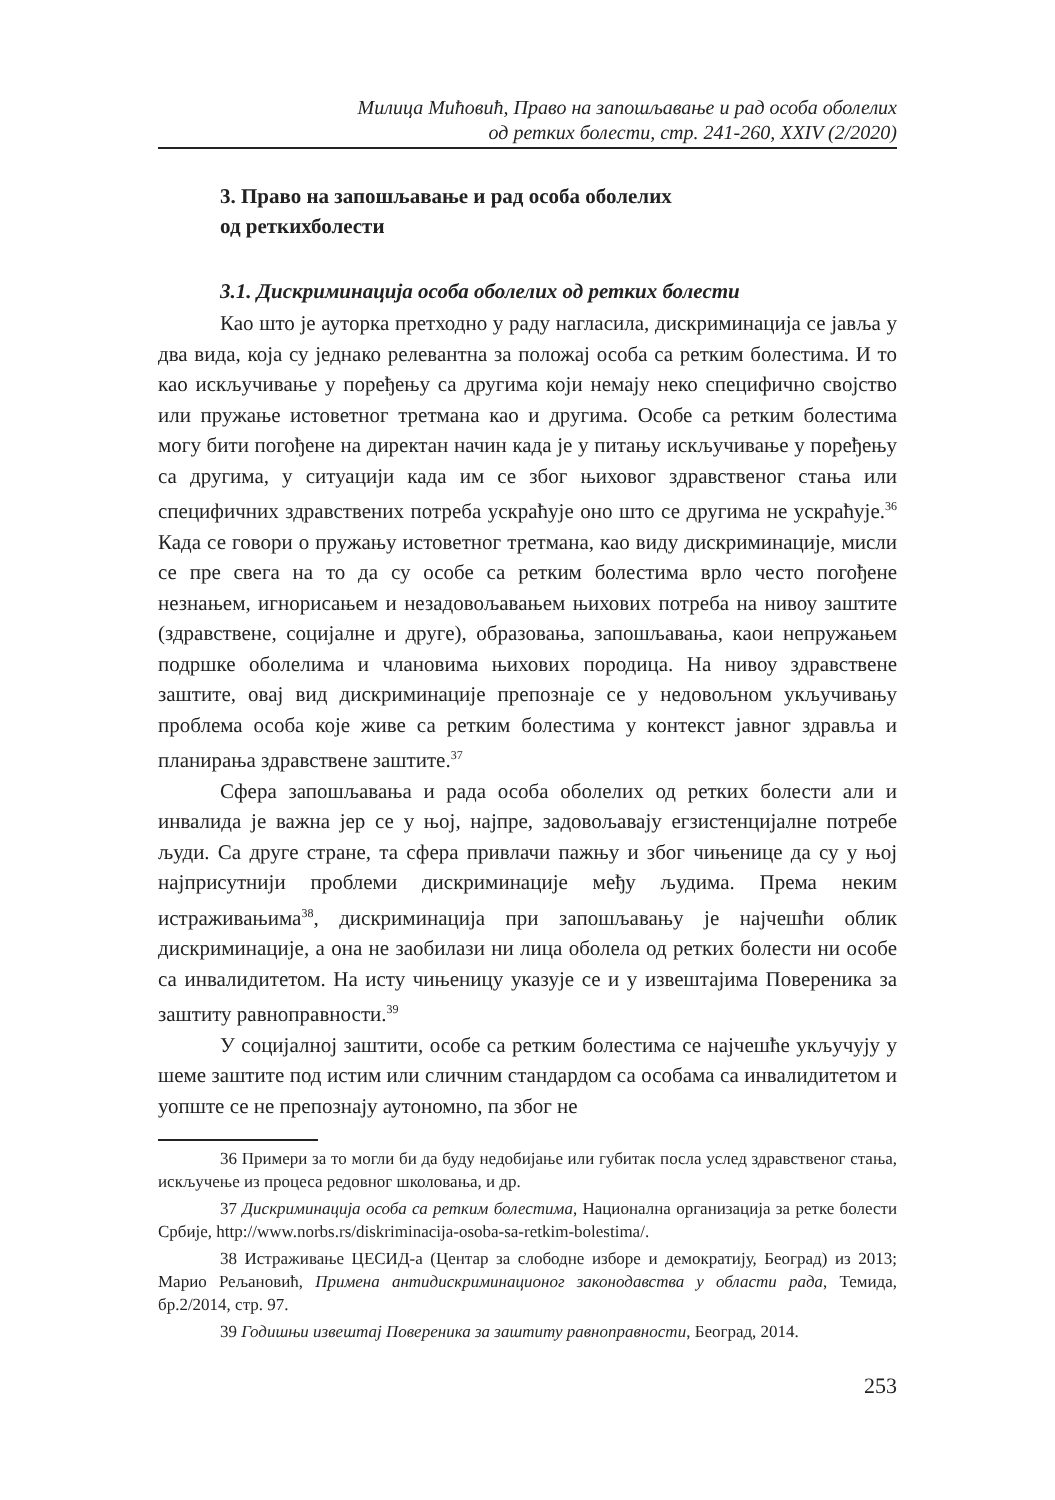Милица Мићовић, Право на запошљавање и рад особа оболелих
од ретких болести, стр. 241-260, XXIV (2/2020)
3. Право на запошљавање и рад особа оболелих од реткихболести
3.1. Дискриминација особа оболелих од ретких болести
Као што је ауторка претходно у раду нагласила, дискриминација се јавља у два вида, која су једнако релевантна за положај особа са ретким болестима. И то као искључивање у поређењу са другима који немају неко специфично својство или пружање истоветног третмана као и другима. Особе са ретким болестима могу бити погођене на директан начин када је у питању искључивање у поређењу са другима, у ситуацији када им се због њиховог здравственог стања или специфичних здравствених потреба ускраћује оно што се другима не ускраћује.<sup>36</sup> Када се говори о пружању истоветног третмана, као виду дискриминације, мисли се пре свега на то да су особе са ретким болестима врло често погођене незнањем, игнорисањем и незадовољавањем њихових потреба на нивоу заштите (здравствене, социјалне и друге), образовања, запошљавања, каои непружањем подршке оболелима и члановима њихових породица. На нивоу здравствене заштите, овај вид дискриминације препознаје се у недовољном укључивању проблема особа које живе са ретким болестима у контекст јавног здравља и планирања здравствене заштите.<sup>37</sup>
Сфера запошљавања и рада особа оболелих од ретких болести али и инвалида је важна јер се у њој, најпре, задовољавају егзистенцијалне потребе људи. Са друге стране, та сфера привлачи пажњу и због чињенице да су у њој најприсутнији проблеми дискриминације међу људима. Према неким истраживањима<sup>38</sup>, дискриминација при запошљавању је најчешћи облик дискриминације, а она не заобилази ни лица оболела од ретких болести ни особе са инвалидитетом. На исту чињеницу указује се и у извештајима Повереника за заштиту равноправности.<sup>39</sup>
У социјалној заштити, особе са ретким болестима се најчешће укључују у шеме заштите под истим или сличним стандардом са особама са инвалидитетом и уопште се не препознају аутономно, па због не
36 Примери за то могли би да буду недобијање или губитак посла услед здравственог стања, искључење из процеса редовног школовања, и др.
37 Дискриминација особа са ретким болестима, Национална организација за ретке болести Србије, http://www.norbs.rs/diskriminacija-osoba-sa-retkim-bolestima/.
38 Истраживање ЦЕСИД-а (Центар за слободне изборе и демократију, Београд) из 2013; Марио Рељановић, Примена антидискриминационог законодавства у области рада, Темида, бр.2/2014, стр. 97.
39 Годишњи извештај Повереника за заштиту равноправности, Београд, 2014.
253